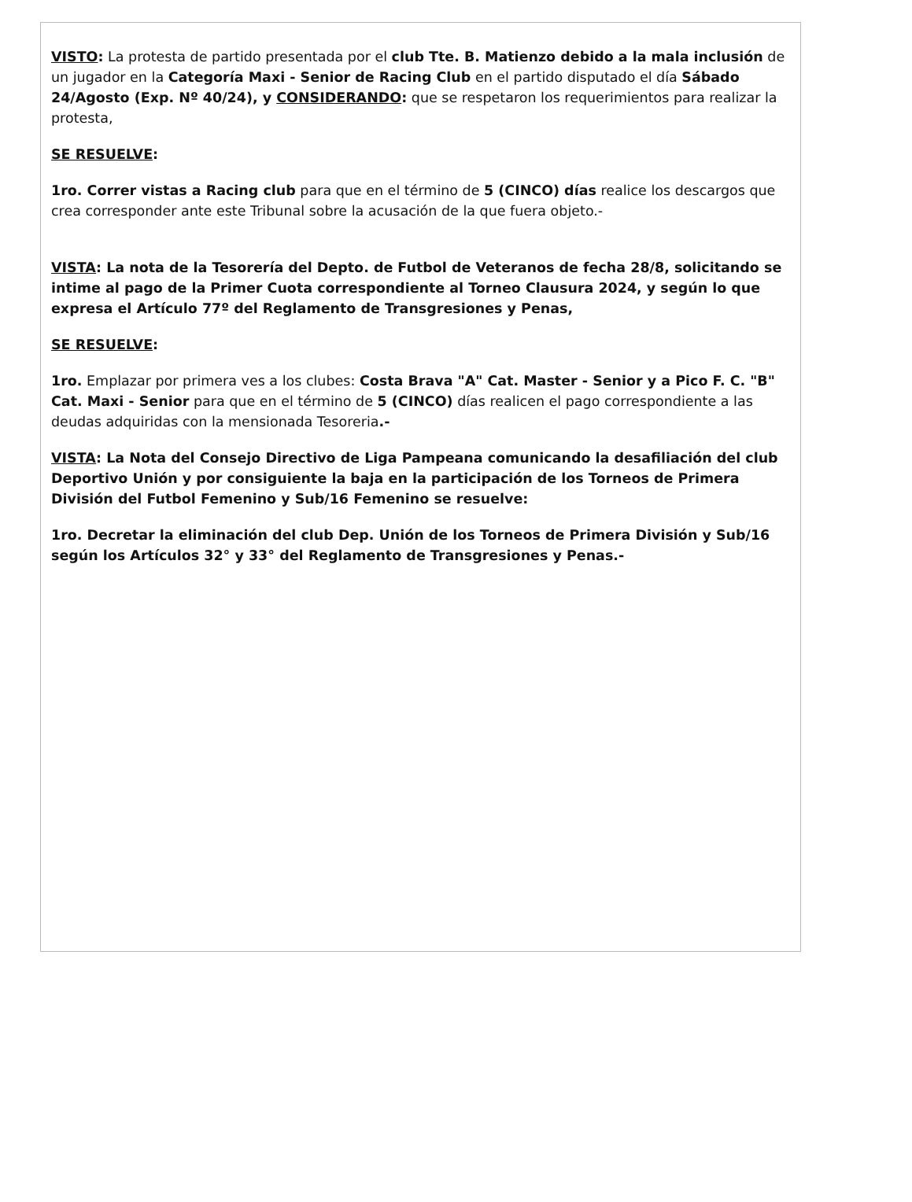VISTO: La protesta de partido presentada por el club Tte. B. Matienzo debido a la mala inclusión de un jugador en la Categoría Maxi - Senior de Racing Club en el partido disputado el día Sábado 24/Agosto (Exp. Nº 40/24), y CONSIDERANDO: que se respetaron los requerimientos para realizar la protesta,
SE RESUELVE:
1ro. Correr vistas a Racing club para que en el término de 5 (CINCO) días realice los descargos que crea corresponder ante este Tribunal sobre la acusación de la que fuera objeto.-
VISTA: La nota de la Tesorería del Depto. de Futbol de Veteranos de fecha 28/8, solicitando se intime al pago de la Primer Cuota correspondiente al Torneo Clausura 2024, y según lo que expresa el Artículo 77º del Reglamento de Transgresiones y Penas,
SE RESUELVE:
1ro. Emplazar por primera ves a los clubes: Costa Brava "A" Cat. Master - Senior y a Pico F. C. "B" Cat. Maxi - Senior para que en el término de 5 (CINCO) días realicen el pago correspondiente a las deudas adquiridas con la mensionada Tesoreria.-
VISTA: La Nota del Consejo Directivo de Liga Pampeana comunicando la desafiliación del club Deportivo Unión y por consiguiente la baja en la participación de los Torneos de Primera División del Futbol Femenino y Sub/16 Femenino se resuelve:
1ro. Decretar la eliminación del club Dep. Unión de los Torneos de Primera División y Sub/16 según los Artículos 32° y 33° del Reglamento de Transgresiones y Penas.-